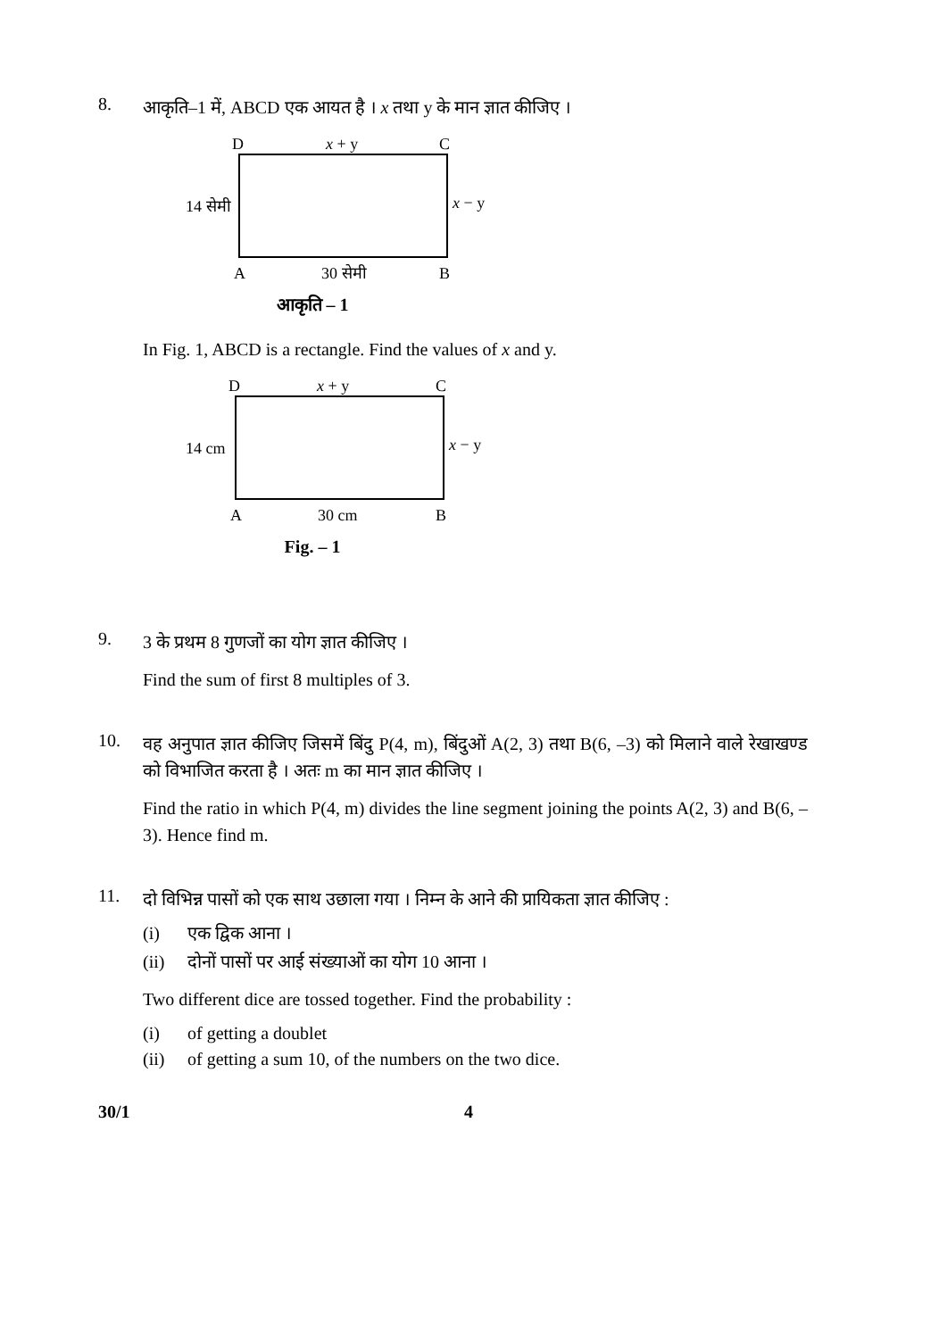8.
आकृति–1 में, ABCD एक आयत है । x तथा y के मान ज्ञात कीजिए ।
D
x + y
C
14 सेमी
x − y
A
30 सेमी
B
आकृति – 1
In Fig. 1, ABCD is a rectangle. Find the values of x and y.
D
x + y
C
14 cm
x − y
A
30 cm
B
Fig. – 1
9.
3 के प्रथम 8 गुणजों का योग ज्ञात कीजिए ।
Find the sum of first 8 multiples of 3.
10.
वह अनुपात ज्ञात कीजिए जिसमें बिंदु P(4, m), बिंदुओं A(2, 3) तथा B(6, –3) को मिलाने वाले रेखाखण्ड को विभाजित करता है । अतः m का मान ज्ञात कीजिए ।
Find the ratio in which P(4, m) divides the line segment joining the points A(2, 3) and B(6, –3). Hence find m.
11.
दो विभिन्न पासों को एक साथ उछाला गया । निम्न के आने की प्रायिकता ज्ञात कीजिए :
(i) एक द्विक आना ।
(ii) दोनों पासों पर आई संख्याओं का योग 10 आना ।
Two different dice are tossed together. Find the probability :
(i) of getting a doublet
(ii) of getting a sum 10, of the numbers on the two dice.
30/1 4